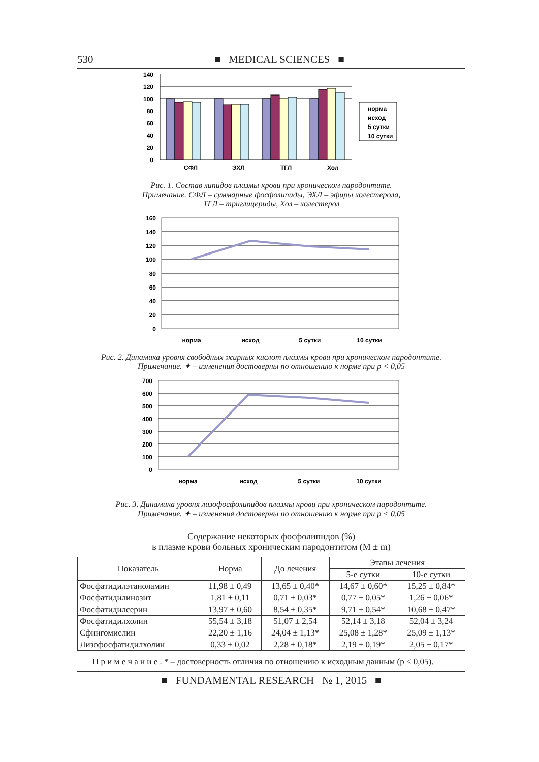530 ■ MEDICAL SCIENCES ■
140
120
100
80
60
40
20
0
СФЛ
ЭХЛ
ТГЛ
Хол
норма
исход
5 сутки
10 сутки
Рис. 1. Состав липидов плазмы крови при хроническом пародонтите.
Примечание. СФЛ – суммарные фосфолипиды, ЭХЛ – эфиры холестерола,
ТГЛ – триглицериды, Хол – холестерол
160
140
120
100
80
60
40
20
0
норма
исход
5 сутки
10 сутки
Рис. 2. Динамика уровня свободных жирных кислот плазмы крови при хроническом пародонтите.
Примечание. ✦ – изменения достоверны по отношению к норме при р < 0,05
700
600
500
400
300
200
100
0
норма
исход
5 сутки
10 сутки
Рис. 3. Динамика уровня лизофосфолипидов плазмы крови при хроническом пародонтите.
Примечание. ✦ – изменения достоверны по отношению к норме при р < 0,05
Содержание некоторых фосфолипидов (%)
в плазме крови больных хроническим пародонтитом (M ± m)
| Показатель | Норма | До лечения | Этапы лечения | |
| --- | --- | --- | --- | --- |
| | | | 5-е сутки | 10-е сутки |
| Фосфатидилэтаноламин | 11,98 ± 0,49 | 13,65 ± 0,40* | 14,67 ± 0,60* | 15,25 ± 0,84* |
| Фосфатидилинозит | 1,81 ± 0,11 | 0,71 ± 0,03* | 0,77 ± 0,05* | 1,26 ± 0,06* |
| Фосфатидилсерин | 13,97 ± 0,60 | 8,54 ± 0,35* | 9,71 ± 0,54* | 10,68 ± 0,47* |
| Фосфатидилхолин | 55,54 ± 3,18 | 51,07 ± 2,54 | 52,14 ± 3,18 | 52,04 ± 3,24 |
| Сфингомиелин | 22,20 ± 1,16 | 24,04 ± 1,13* | 25,08 ± 1,28* | 25,09 ± 1,13* |
| Лизофосфатидилхолин | 0,33 ± 0,02 | 2,28 ± 0,18* | 2,19 ± 0,19* | 2,05 ± 0,17* |
П р и м е ч а н и е . * – достоверность отличия по отношению к исходным данным (p < 0,05).
■ FUNDAMENTAL RESEARCH № 1, 2015 ■